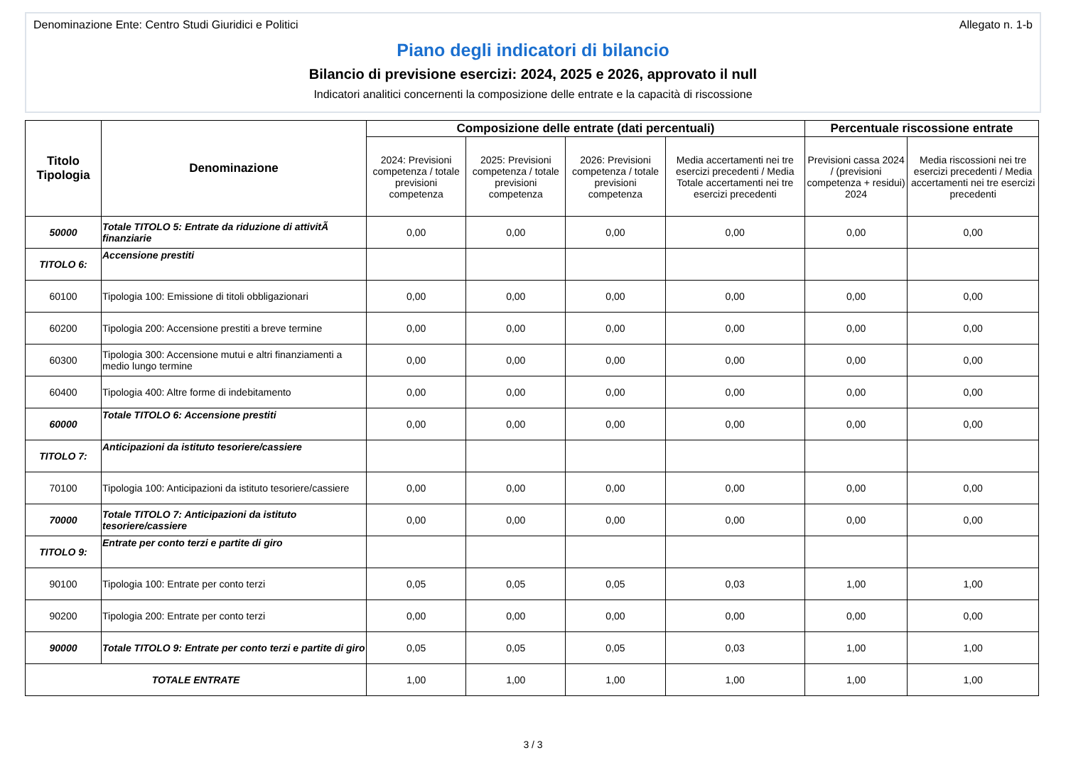Denominazione Ente: Centro Studi Giuridici e Politici Allegato n. 1-b
Piano degli indicatori di bilancio
Bilancio di previsione esercizi: 2024, 2025 e 2026, approvato il null
Indicatori analitici concernenti la composizione delle entrate e la capacità di riscossione
| Titolo Tipologia | Denominazione | Composizione delle entrate (dati percentuali) | | | | Percentuale riscossione entrate | |
| --- | --- | --- | --- | --- | --- | --- | --- |
| | | 2024: Previsioni competenza / totale previsioni competenza | 2025: Previsioni competenza / totale previsioni competenza | 2026: Previsioni competenza / totale previsioni competenza | Media accertamenti nei tre esercizi precedenti / Media Totale accertamenti nei tre esercizi precedenti | Previsioni cassa 2024 / (previsioni competenza + residui) 2024 | Media riscossioni nei tre esercizi precedenti / Media accertamenti nei tre esercizi precedenti |
| 50000 | Totale TITOLO 5: Entrate da riduzione di attivitÃ finanziarie | 0,00 | 0,00 | 0,00 | 0,00 | 0,00 | 0,00 |
| TITOLO 6: | Accensione prestiti | | | | | | |
| 60100 | Tipologia 100: Emissione di titoli obbligazionari | 0,00 | 0,00 | 0,00 | 0,00 | 0,00 | 0,00 |
| 60200 | Tipologia 200: Accensione prestiti a breve termine | 0,00 | 0,00 | 0,00 | 0,00 | 0,00 | 0,00 |
| 60300 | Tipologia 300: Accensione mutui e altri finanziamenti a medio lungo termine | 0,00 | 0,00 | 0,00 | 0,00 | 0,00 | 0,00 |
| 60400 | Tipologia 400: Altre forme di indebitamento | 0,00 | 0,00 | 0,00 | 0,00 | 0,00 | 0,00 |
| 60000 | Totale TITOLO 6: Accensione prestiti | 0,00 | 0,00 | 0,00 | 0,00 | 0,00 | 0,00 |
| TITOLO 7: | Anticipazioni da istituto tesoriere/cassiere | | | | | | |
| 70100 | Tipologia 100: Anticipazioni da istituto tesoriere/cassiere | 0,00 | 0,00 | 0,00 | 0,00 | 0,00 | 0,00 |
| 70000 | Totale TITOLO 7: Anticipazioni da istituto tesoriere/cassiere | 0,00 | 0,00 | 0,00 | 0,00 | 0,00 | 0,00 |
| TITOLO 9: | Entrate per conto terzi e partite di giro | | | | | | |
| 90100 | Tipologia 100: Entrate per conto terzi | 0,05 | 0,05 | 0,05 | 0,03 | 1,00 | 1,00 |
| 90200 | Tipologia 200: Entrate per conto terzi | 0,00 | 0,00 | 0,00 | 0,00 | 0,00 | 0,00 |
| 90000 | Totale TITOLO 9: Entrate per conto terzi e partite di giro | 0,05 | 0,05 | 0,05 | 0,03 | 1,00 | 1,00 |
| TOTALE ENTRATE | | 1,00 | 1,00 | 1,00 | 1,00 | 1,00 | 1,00 |
3 / 3